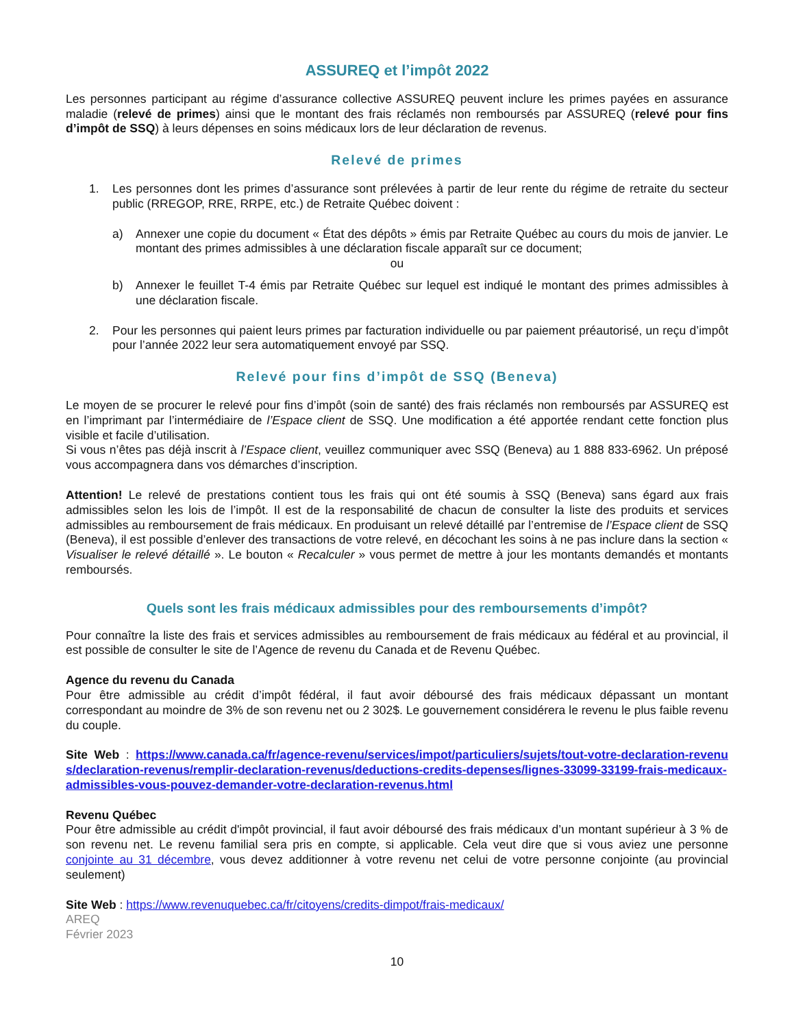ASSUREQ et l’impôt 2022
Les personnes participant au régime d’assurance collective ASSUREQ peuvent inclure les primes payées en assurance maladie (relevé de primes) ainsi que le montant des frais réclamés non remboursés par ASSUREQ (relevé pour fins d’impôt de SSQ) à leurs dépenses en soins médicaux lors de leur déclaration de revenus.
Relevé de primes
1. Les personnes dont les primes d’assurance sont prélevées à partir de leur rente du régime de retraite du secteur public (RREGOP, RRE, RRPE, etc.) de Retraite Québec doivent :
a) Annexer une copie du document « État des dépôts » émis par Retraite Québec au cours du mois de janvier. Le montant des primes admissibles à une déclaration fiscale apparaît sur ce document;
ou
b) Annexer le feuillet T-4 émis par Retraite Québec sur lequel est indiqué le montant des primes admissibles à une déclaration fiscale.
2. Pour les personnes qui paient leurs primes par facturation individuelle ou par paiement préautorisé, un reçu d’impôt pour l’année 2022 leur sera automatiquement envoyé par SSQ.
Relevé pour fins d’impôt de SSQ (Beneva)
Le moyen de se procurer le relevé pour fins d’impôt (soin de santé) des frais réclamés non remboursés par ASSUREQ est en l’imprimant par l’intermédiaire de l’Espace client de SSQ. Une modification a été apportée rendant cette fonction plus visible et facile d’utilisation.
Si vous n’êtes pas déjà inscrit à l’Espace client, veuillez communiquer avec SSQ (Beneva) au 1 888 833-6962. Un préposé vous accompagnera dans vos démarches d’inscription.
Attention! Le relevé de prestations contient tous les frais qui ont été soumis à SSQ (Beneva) sans égard aux frais admissibles selon les lois de l’impôt. Il est de la responsabilité de chacun de consulter la liste des produits et services admissibles au remboursement de frais médicaux. En produisant un relevé détaillé par l’entremise de l’Espace client de SSQ (Beneva), il est possible d’enlever des transactions de votre relevé, en décochant les soins à ne pas inclure dans la section « Visualiser le relevé détaillé ». Le bouton « Recalculer » vous permet de mettre à jour les montants demandés et montants remboursés.
Quels sont les frais médicaux admissibles pour des remboursements d’impôt?
Pour connaître la liste des frais et services admissibles au remboursement de frais médicaux au fédéral et au provincial, il est possible de consulter le site de l’Agence de revenu du Canada et de Revenu Québec.
Agence du revenu du Canada
Pour être admissible au crédit d’impôt fédéral, il faut avoir déboursé des frais médicaux dépassant un montant correspondant au moindre de 3% de son revenu net ou 2 302$. Le gouvernement considérera le revenu le plus faible revenu du couple.
Site Web : https://www.canada.ca/fr/agence-revenu/services/impot/particuliers/sujets/tout-votre-declaration-revenus/declaration-revenus/remplir-declaration-revenus/deductions-credits-depenses/lignes-33099-33199-frais-medicaux-admissibles-vous-pouvez-demander-votre-declaration-revenus.html
Revenu Québec
Pour être admissible au crédit d'impôt provincial, il faut avoir déboursé des frais médicaux d’un montant supérieur à 3 % de son revenu net. Le revenu familial sera pris en compte, si applicable. Cela veut dire que si vous aviez une personne conjointe au 31 décembre, vous devez additionner à votre revenu net celui de votre personne conjointe (au provincial seulement)
Site Web : https://www.revenuquebec.ca/fr/citoyens/credits-dimpot/frais-medicaux/
AREQ
Février 2023
10